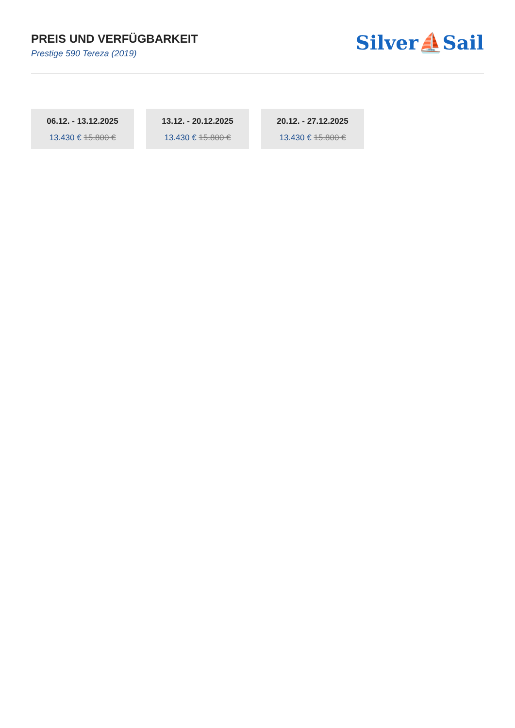PREIS UND VERFÜGBARKEIT
Prestige 590 Tereza (2019)
Silver⛵Sail
06.12. - 13.12.2025
13.430 € 15.800 €
13.12. - 20.12.2025
13.430 € 15.800 €
20.12. - 27.12.2025
13.430 € 15.800 €